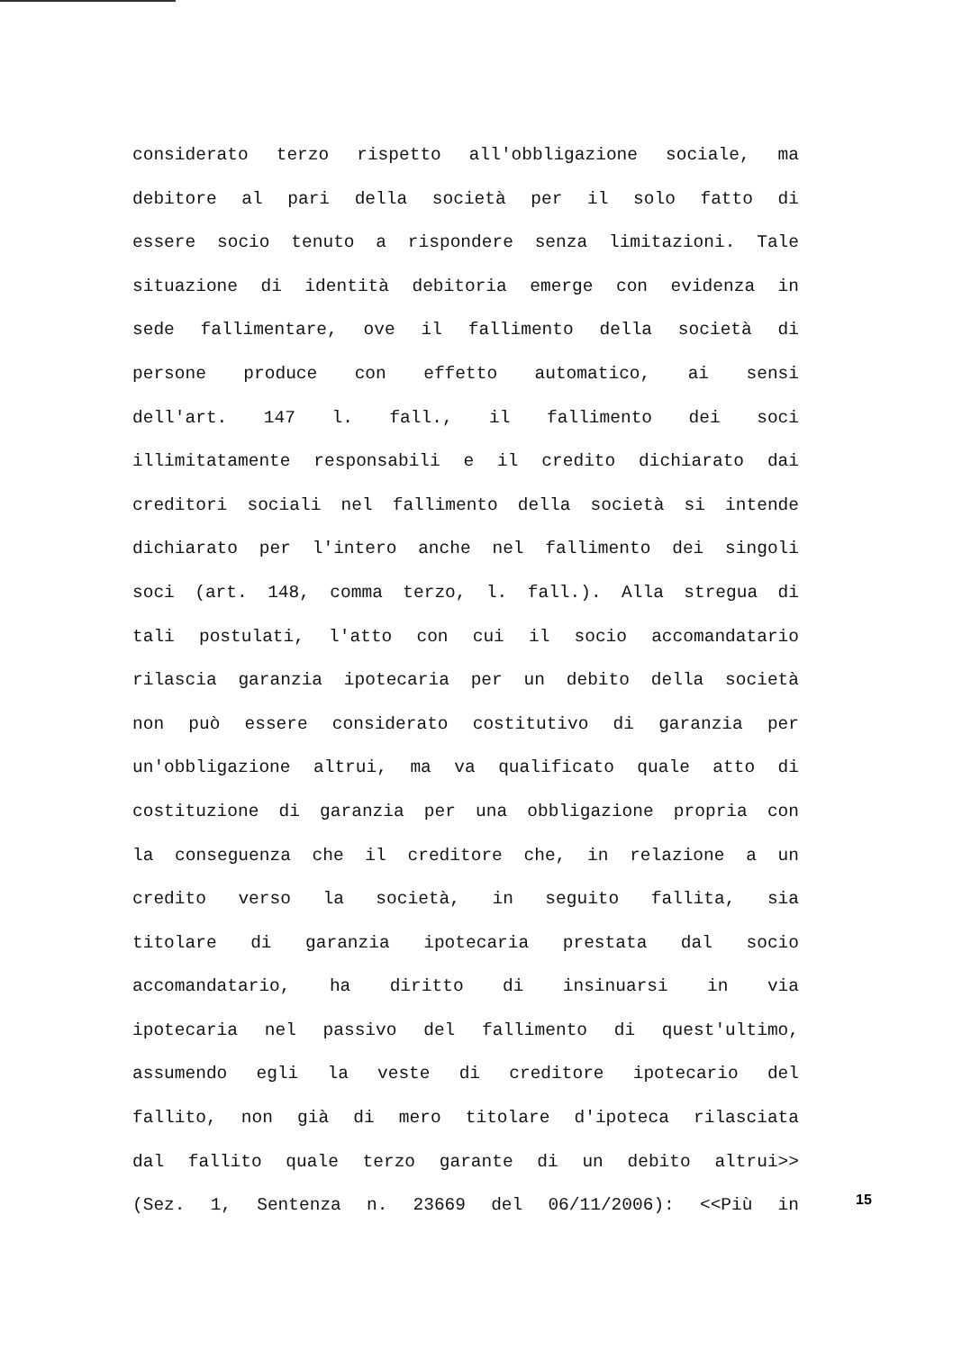considerato terzo rispetto all'obbligazione sociale, ma
debitore al pari della società per il solo fatto di
essere socio tenuto a rispondere senza limitazioni. Tale
situazione di identità debitoria emerge con evidenza in
sede fallimentare, ove il fallimento della società di
persone produce con effetto automatico, ai sensi
dell'art. 147 l. fall., il fallimento dei soci
illimitatamente responsabili e il credito dichiarato dai
creditori sociali nel fallimento della società si intende
dichiarato per l'intero anche nel fallimento dei singoli
soci (art. 148, comma terzo, l. fall.). Alla stregua di
tali postulati, l'atto con cui il socio accomandatario
rilascia garanzia ipotecaria per un debito della società
non può essere considerato costitutivo di garanzia per
un'obbligazione altrui, ma va qualificato quale atto di
costituzione di garanzia per una obbligazione propria con
la conseguenza che il creditore che, in relazione a un
credito verso la società, in seguito fallita, sia
titolare di garanzia ipotecaria prestata dal socio
accomandatario, ha diritto di insinuarsi in via
ipotecaria nel passivo del fallimento di quest'ultimo,
assumendo egli la veste di creditore ipotecario del
fallito, non già di mero titolare d'ipoteca rilasciata
dal fallito quale terzo garante di un debito altrui>>
(Sez. 1, Sentenza n. 23669 del 06/11/2006): <<Più in
15